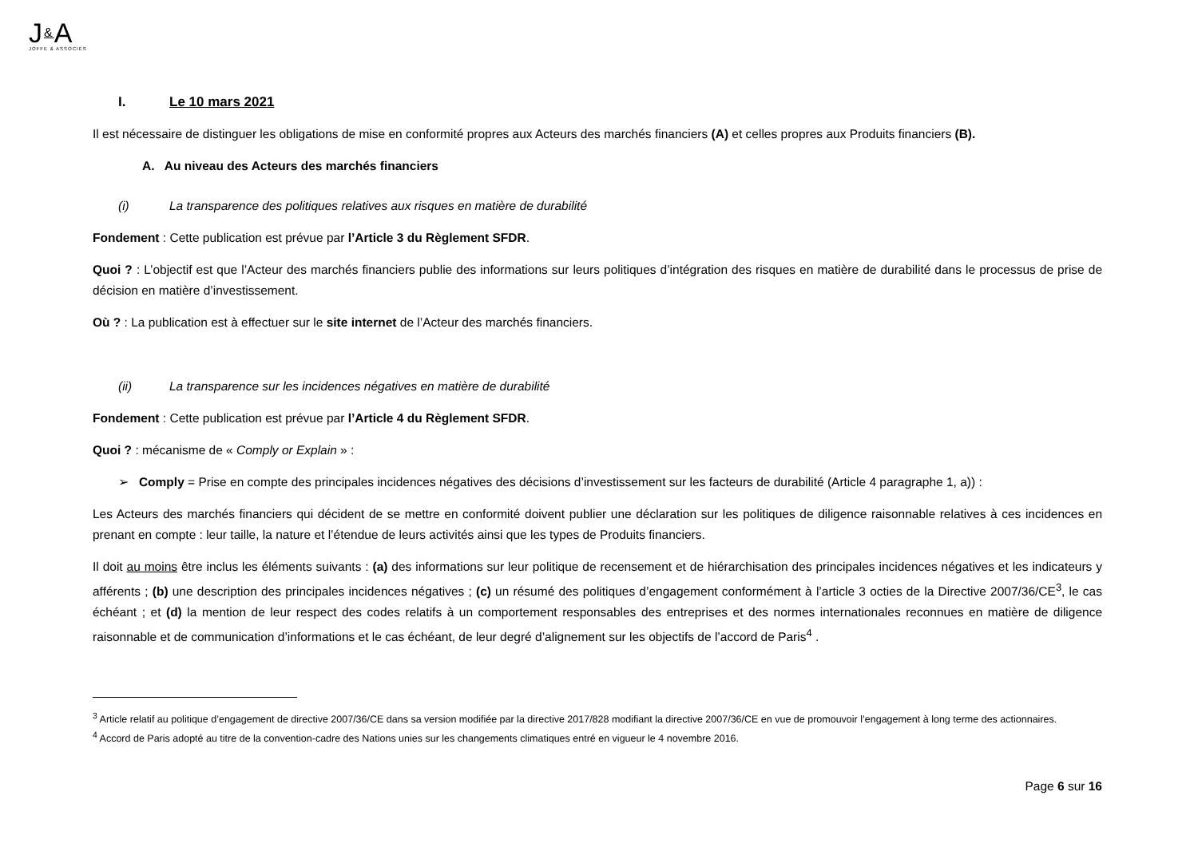J&A
JOFFE & ASSOCIÉS
I. Le 10 mars 2021
Il est nécessaire de distinguer les obligations de mise en conformité propres aux Acteurs des marchés financiers (A) et celles propres aux Produits financiers (B).
A. Au niveau des Acteurs des marchés financiers
(i) La transparence des politiques relatives aux risques en matière de durabilité
Fondement : Cette publication est prévue par l’Article 3 du Règlement SFDR.
Quoi ? : L’objectif est que l’Acteur des marchés financiers publie des informations sur leurs politiques d’intégration des risques en matière de durabilité dans le processus de prise de décision en matière d’investissement.
Où ? : La publication est à effectuer sur le site internet de l’Acteur des marchés financiers.
(ii) La transparence sur les incidences négatives en matière de durabilité
Fondement : Cette publication est prévue par l’Article 4 du Règlement SFDR.
Quoi ? : mécanisme de « Comply or Explain » :
➢ Comply = Prise en compte des principales incidences négatives des décisions d’investissement sur les facteurs de durabilité (Article 4 paragraphe 1, a)) :
Les Acteurs des marchés financiers qui décident de se mettre en conformité doivent publier une déclaration sur les politiques de diligence raisonnable relatives à ces incidences en prenant en compte : leur taille, la nature et l’étendue de leurs activités ainsi que les types de Produits financiers.
Il doit au moins être inclus les éléments suivants : (a) des informations sur leur politique de recensement et de hiérarchisation des principales incidences négatives et les indicateurs y afférents ; (b) une description des principales incidences négatives ; (c) un résumé des politiques d’engagement conformément à l’article 3 octies de la Directive 2007/36/CE<sup>3</sup>, le cas échéant ; et (d) la mention de leur respect des codes relatifs à un comportement responsables des entreprises et des normes internationales reconnues en matière de diligence raisonnable et de communication d’informations et le cas échéant, de leur degré d’alignement sur les objectifs de l’accord de Paris<sup>4</sup> .
<sup>3</sup> Article relatif au politique d’engagement de directive 2007/36/CE dans sa version modifiée par la directive 2017/828 modifiant la directive 2007/36/CE en vue de promouvoir l’engagement à long terme des actionnaires.
<sup>4</sup> Accord de Paris adopté au titre de la convention-cadre des Nations unies sur les changements climatiques entré en vigueur le 4 novembre 2016.
Page 6 sur 16